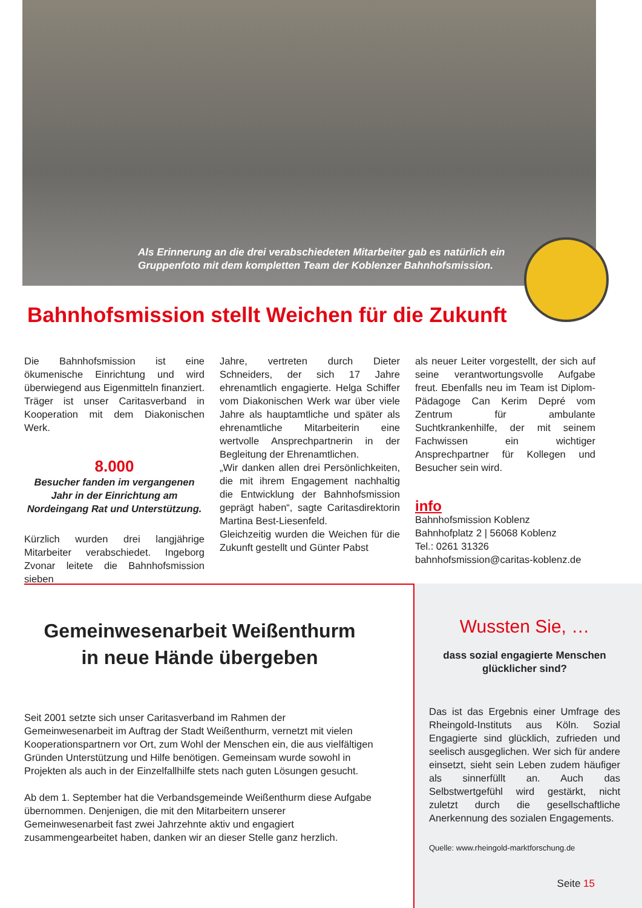Als Erinnerung an die drei verabschiedeten Mitarbeiter gab es natürlich ein Gruppenfoto mit dem kompletten Team der Koblenzer Bahnhofsmission.
Bahnhofsmission stellt Weichen für die Zukunft
Die Bahnhofsmission ist eine ökumenische Einrichtung und wird überwiegend aus Eigenmitteln finanziert. Träger ist unser Caritasverband in Kooperation mit dem Diakonischen Werk.
8.000
Besucher fanden im vergangenen Jahr in der Einrichtung am Nordeingang Rat und Unterstützung.
Kürzlich wurden drei langjährige Mitarbeiter verabschiedet. Ingeborg Zvonar leitete die Bahnhofsmission sieben
Jahre, vertreten durch Dieter Schneiders, der sich 17 Jahre ehrenamtlich engagierte. Helga Schiffer vom Diakonischen Werk war über viele Jahre als hauptamtliche und später als ehrenamtliche Mitarbeiterin eine wertvolle Ansprechpartnerin in der Begleitung der Ehrenamtlichen.
„Wir danken allen drei Persönlichkeiten, die mit ihrem Engagement nachhaltig die Entwicklung der Bahnhofsmission geprägt haben“, sagte Caritasdirektorin Martina Best-Liesenfeld.
Gleichzeitig wurden die Weichen für die Zukunft gestellt und Günter Pabst
als neuer Leiter vorgestellt, der sich auf seine verantwortungsvolle Aufgabe freut. Ebenfalls neu im Team ist Diplom-Pädagoge Can Kerim Depré vom Zentrum für ambulante Suchtkrankenhilfe, der mit seinem Fachwissen ein wichtiger Ansprechpartner für Kollegen und Besucher sein wird.
info
Bahnhofsmission Koblenz
Bahnhofplatz 2 | 56068 Koblenz
Tel.: 0261 31326
bahnhofsmission@caritas-koblenz.de
Gemeinwesenarbeit Weißenthurm
in neue Hände übergeben
Seit 2001 setzte sich unser Caritasverband im Rahmen der Gemeinwesenarbeit im Auftrag der Stadt Weißenthurm, vernetzt mit vielen Kooperationspartnern vor Ort, zum Wohl der Menschen ein, die aus vielfältigen Gründen Unterstützung und Hilfe benötigen. Gemeinsam wurde sowohl in Projekten als auch in der Einzelfallhilfe stets nach guten Lösungen gesucht.
Ab dem 1. September hat die Verbandsgemeinde Weißenthurm diese Aufgabe übernommen. Denjenigen, die mit den Mitarbeitern unserer Gemeinwesenarbeit fast zwei Jahrzehnte aktiv und engagiert zusammengearbeitet haben, danken wir an dieser Stelle ganz herzlich.
Wussten Sie, …
dass sozial engagierte Menschen glücklicher sind?
Das ist das Ergebnis einer Umfrage des Rheingold-Instituts aus Köln. Sozial Engagierte sind glücklich, zufrieden und seelisch ausgeglichen. Wer sich für andere einsetzt, sieht sein Leben zudem häufiger als sinnerfüllt an. Auch das Selbstwertgefühl wird gestärkt, nicht zuletzt durch die gesellschaftliche Anerkennung des sozialen Engagements.
Quelle: www.rheingold-marktforschung.de
Seite 15